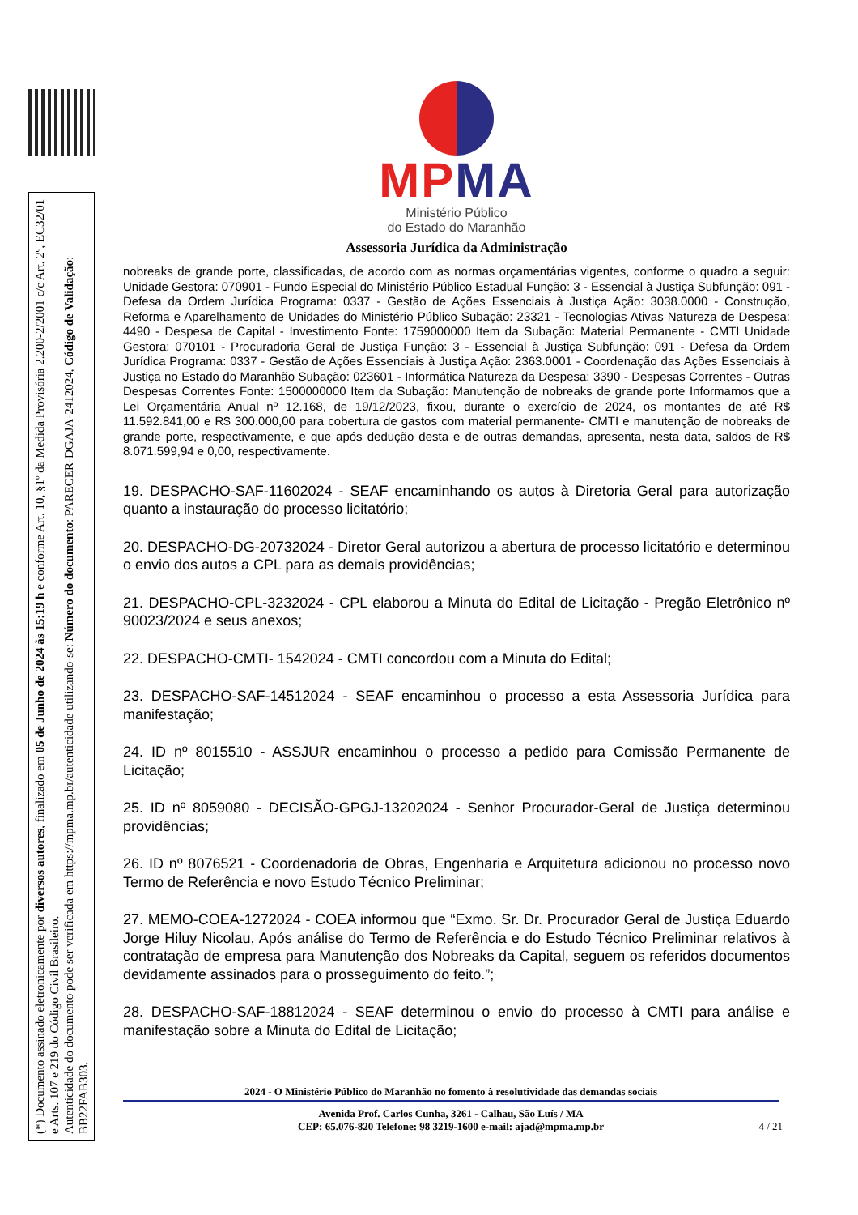(*) Documento assinado eletronicamente por diversos autores, finalizado em 05 de Junho de 2024 às 15:19 h e conforme Art. 10, §1º da Medida Provisória 2.200-2/2001 c/c Art. 2º, EC32/01 e Arts. 107 e 219 do Código Civil Brasileiro.
Autenticidade do documento pode ser verificada em https://mpma.mp.br/autenticidade utilizando-se: Número do documento: PARECER-DGAJA-2412024, Código de Validação: BB22FAB303.
MPMA
Ministério Público
do Estado do Maranhão
Assessoria Jurídica da Administração
nobreaks de grande porte, classificadas, de acordo com as normas orçamentárias vigentes, conforme o quadro a seguir: Unidade Gestora: 070901 - Fundo Especial do Ministério Público Estadual Função: 3 - Essencial à Justiça Subfunção: 091 - Defesa da Ordem Jurídica Programa: 0337 - Gestão de Ações Essenciais à Justiça Ação: 3038.0000 - Construção, Reforma e Aparelhamento de Unidades do Ministério Público Subação: 23321 - Tecnologias Ativas Natureza de Despesa: 4490 - Despesa de Capital - Investimento Fonte: 1759000000 Item da Subação: Material Permanente - CMTI Unidade Gestora: 070101 - Procuradoria Geral de Justiça Função: 3 - Essencial à Justiça Subfunção: 091 - Defesa da Ordem Jurídica Programa: 0337 - Gestão de Ações Essenciais à Justiça Ação: 2363.0001 - Coordenação das Ações Essenciais à Justiça no Estado do Maranhão Subação: 023601 - Informática Natureza da Despesa: 3390 - Despesas Correntes - Outras Despesas Correntes Fonte: 1500000000 Item da Subação: Manutenção de nobreaks de grande porte Informamos que a Lei Orçamentária Anual nº 12.168, de 19/12/2023, fixou, durante o exercício de 2024, os montantes de até R$ 11.592.841,00 e R$ 300.000,00 para cobertura de gastos com material permanente- CMTI e manutenção de nobreaks de grande porte, respectivamente, e que após dedução desta e de outras demandas, apresenta, nesta data, saldos de R$ 8.071.599,94 e 0,00, respectivamente.
19. DESPACHO-SAF-11602024 - SEAF encaminhando os autos à Diretoria Geral para autorização quanto a instauração do processo licitatório;
20. DESPACHO-DG-20732024 - Diretor Geral autorizou a abertura de processo licitatório e determinou o envio dos autos a CPL para as demais providências;
21. DESPACHO-CPL-3232024 - CPL elaborou a Minuta do Edital de Licitação - Pregão Eletrônico nº 90023/2024 e seus anexos;
22. DESPACHO-CMTI- 1542024 - CMTI concordou com a Minuta do Edital;
23. DESPACHO-SAF-14512024 - SEAF encaminhou o processo a esta Assessoria Jurídica para manifestação;
24. ID nº 8015510 - ASSJUR encaminhou o processo a pedido para Comissão Permanente de Licitação;
25. ID nº 8059080 - DECISÃO-GPGJ-13202024 - Senhor Procurador-Geral de Justiça determinou providências;
26. ID nº 8076521 - Coordenadoria de Obras, Engenharia e Arquitetura adicionou no processo novo Termo de Referência e novo Estudo Técnico Preliminar;
27. MEMO-COEA-1272024 - COEA informou que “Exmo. Sr. Dr. Procurador Geral de Justiça Eduardo Jorge Hiluy Nicolau, Após análise do Termo de Referência e do Estudo Técnico Preliminar relativos à contratação de empresa para Manutenção dos Nobreaks da Capital, seguem os referidos documentos devidamente assinados para o prosseguimento do feito.”;
28. DESPACHO-SAF-18812024 - SEAF determinou o envio do processo à CMTI para análise e manifestação sobre a Minuta do Edital de Licitação;
2024 - O Ministério Público do Maranhão no fomento à resolutividade das demandas sociais
Avenida Prof. Carlos Cunha, 3261 - Calhau, São Luís / MA
CEP: 65.076-820 Telefone: 98 3219-1600 e-mail: ajad@mpma.mp.br
4 / 21